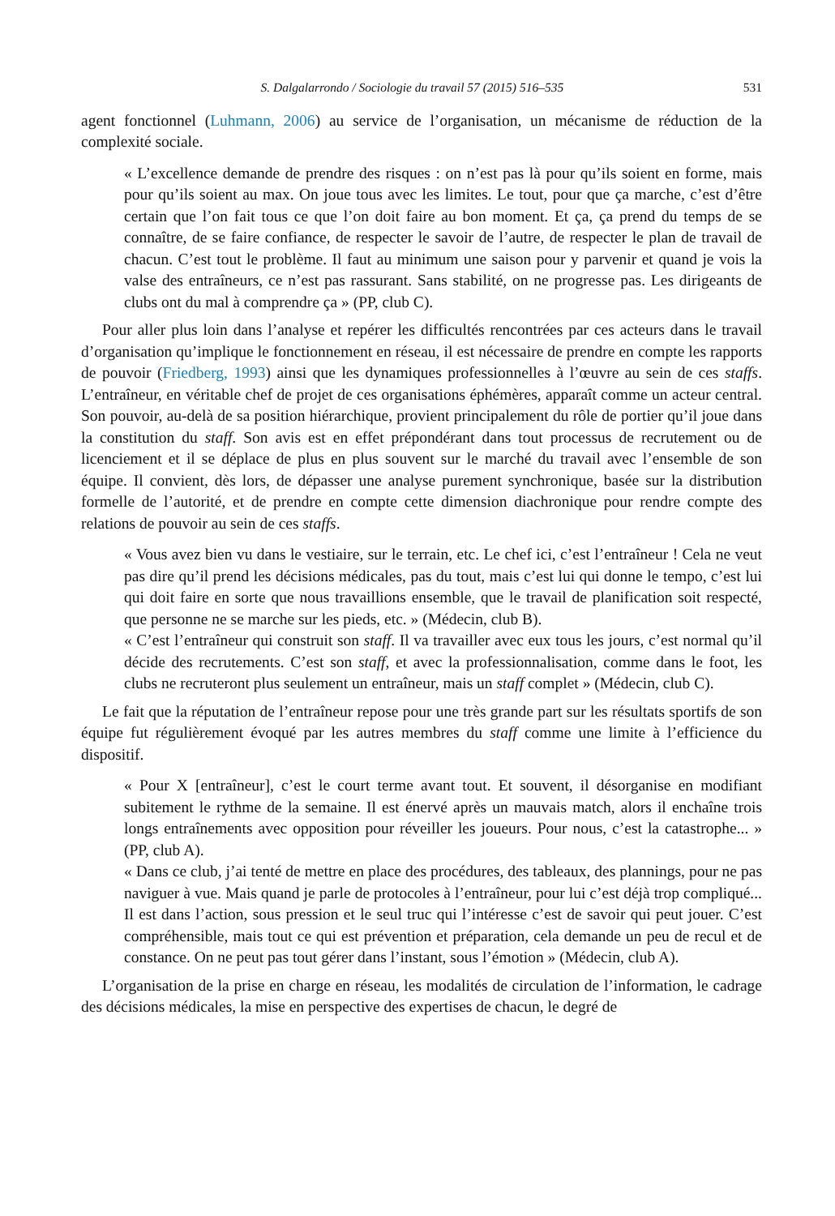S. Dalgalarrondo / Sociologie du travail 57 (2015) 516–535 531
agent fonctionnel (Luhmann, 2006) au service de l’organisation, un mécanisme de réduction de la complexité sociale.
« L’excellence demande de prendre des risques : on n’est pas là pour qu’ils soient en forme, mais pour qu’ils soient au max. On joue tous avec les limites. Le tout, pour que ça marche, c’est d’être certain que l’on fait tous ce que l’on doit faire au bon moment. Et ça, ça prend du temps de se connaître, de se faire confiance, de respecter le savoir de l’autre, de respecter le plan de travail de chacun. C’est tout le problème. Il faut au minimum une saison pour y parvenir et quand je vois la valse des entraîneurs, ce n’est pas rassurant. Sans stabilité, on ne progresse pas. Les dirigeants de clubs ont du mal à comprendre ça » (PP, club C).
Pour aller plus loin dans l’analyse et repérer les difficultés rencontrées par ces acteurs dans le travail d’organisation qu’implique le fonctionnement en réseau, il est nécessaire de prendre en compte les rapports de pouvoir (Friedberg, 1993) ainsi que les dynamiques professionnelles à l’œuvre au sein de ces staffs. L’entraîneur, en véritable chef de projet de ces organisations éphémères, apparaît comme un acteur central. Son pouvoir, au-delà de sa position hiérarchique, provient principalement du rôle de portier qu’il joue dans la constitution du staff. Son avis est en effet prépondérant dans tout processus de recrutement ou de licenciement et il se déplace de plus en plus souvent sur le marché du travail avec l’ensemble de son équipe. Il convient, dès lors, de dépasser une analyse purement synchronique, basée sur la distribution formelle de l’autorité, et de prendre en compte cette dimension diachronique pour rendre compte des relations de pouvoir au sein de ces staffs.
« Vous avez bien vu dans le vestiaire, sur le terrain, etc. Le chef ici, c’est l’entraîneur ! Cela ne veut pas dire qu’il prend les décisions médicales, pas du tout, mais c’est lui qui donne le tempo, c’est lui qui doit faire en sorte que nous travaillions ensemble, que le travail de planification soit respecté, que personne ne se marche sur les pieds, etc. » (Médecin, club B).
« C’est l’entraîneur qui construit son staff. Il va travailler avec eux tous les jours, c’est normal qu’il décide des recrutements. C’est son staff, et avec la professionnalisation, comme dans le foot, les clubs ne recruteront plus seulement un entraîneur, mais un staff complet » (Médecin, club C).
Le fait que la réputation de l’entraîneur repose pour une très grande part sur les résultats sportifs de son équipe fut régulièrement évoqué par les autres membres du staff comme une limite à l’efficience du dispositif.
« Pour X [entraîneur], c’est le court terme avant tout. Et souvent, il désorganise en modifiant subitement le rythme de la semaine. Il est énervé après un mauvais match, alors il enchaîne trois longs entraînements avec opposition pour réveiller les joueurs. Pour nous, c’est la catastrophe... » (PP, club A).
« Dans ce club, j’ai tenté de mettre en place des procédures, des tableaux, des plannings, pour ne pas naviguer à vue. Mais quand je parle de protocoles à l’entraîneur, pour lui c’est déjà trop compliqué... Il est dans l’action, sous pression et le seul truc qui l’intéresse c’est de savoir qui peut jouer. C’est compréhensible, mais tout ce qui est prévention et préparation, cela demande un peu de recul et de constance. On ne peut pas tout gérer dans l’instant, sous l’émotion » (Médecin, club A).
L’organisation de la prise en charge en réseau, les modalités de circulation de l’information, le cadrage des décisions médicales, la mise en perspective des expertises de chacun, le degré de